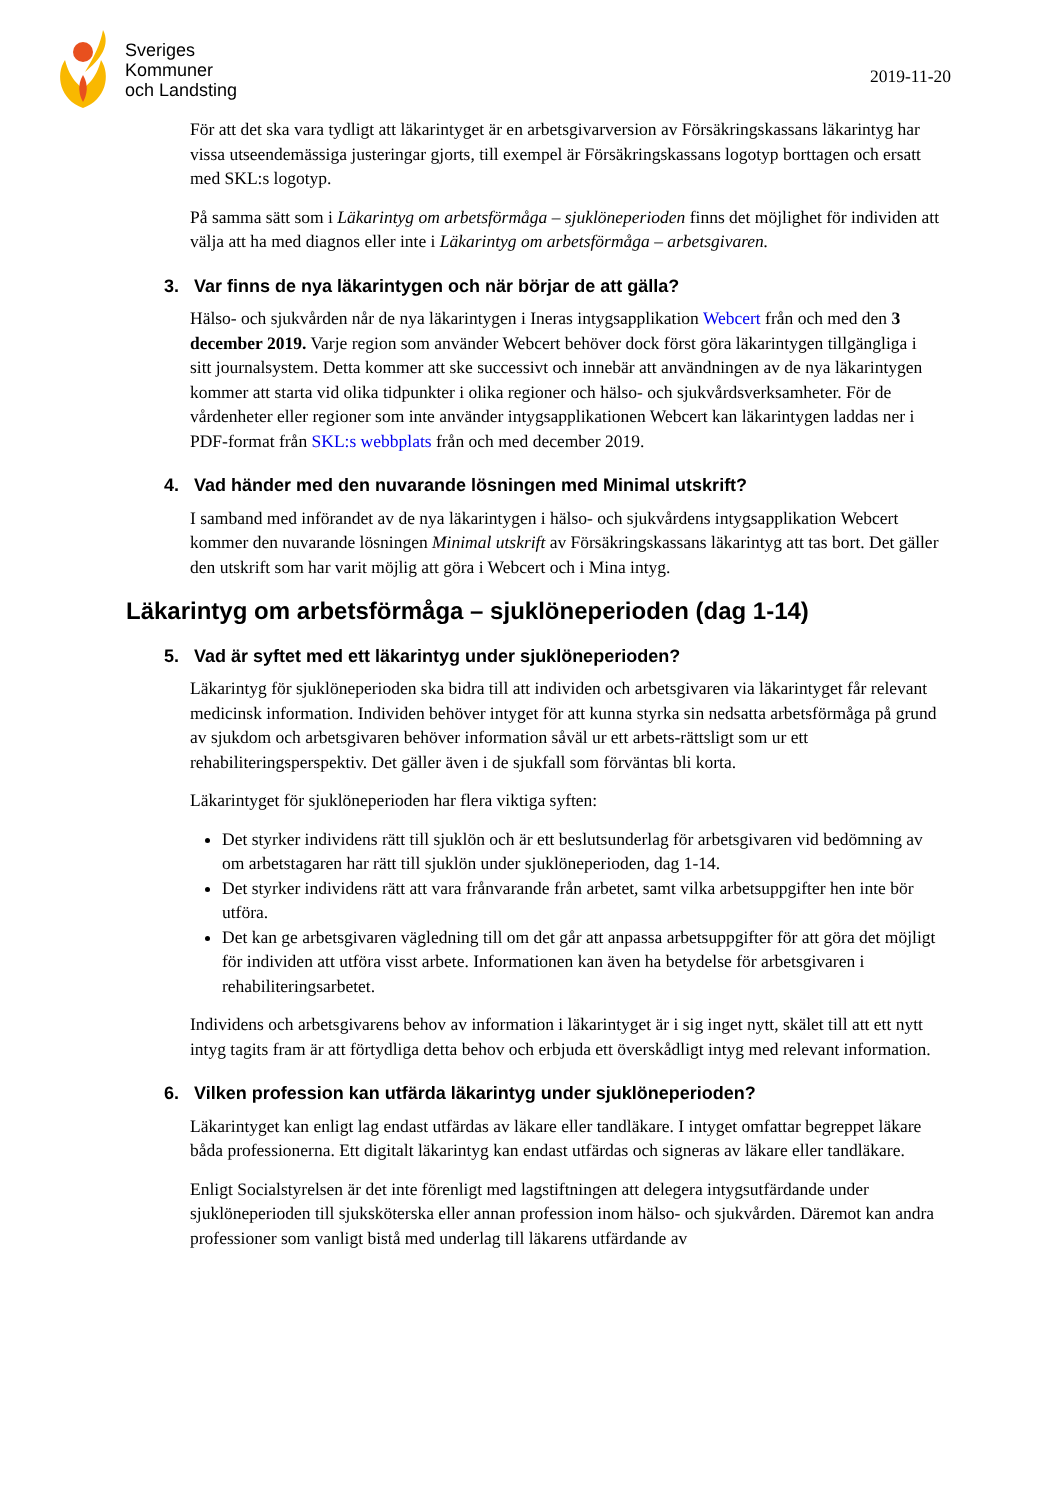Sveriges
Kommuner
och Landsting
2019-11-20
För att det ska vara tydligt att läkarintyget är en arbetsgivarversion av Försäkringskassans läkarintyg har vissa utseendemässiga justeringar gjorts, till exempel är Försäkringskassans logotyp borttagen och ersatt med SKL:s logotyp.
På samma sätt som i Läkarintyg om arbetsförmåga – sjuklöneperioden finns det möjlighet för individen att välja att ha med diagnos eller inte i Läkarintyg om arbetsförmåga – arbetsgivaren.
3. Var finns de nya läkarintygen och när börjar de att gälla?
Hälso- och sjukvården når de nya läkarintygen i Ineras intygsapplikation Webcert från och med den 3 december 2019. Varje region som använder Webcert behöver dock först göra läkarintygen tillgängliga i sitt journalsystem. Detta kommer att ske successivt och innebär att användningen av de nya läkarintygen kommer att starta vid olika tidpunkter i olika regioner och hälso- och sjukvårdsverksamheter. För de vårdenheter eller regioner som inte använder intygsapplikationen Webcert kan läkarintygen laddas ner i PDF-format från SKL:s webbplats från och med december 2019.
4. Vad händer med den nuvarande lösningen med Minimal utskrift?
I samband med införandet av de nya läkarintygen i hälso- och sjukvårdens intygsapplikation Webcert kommer den nuvarande lösningen Minimal utskrift av Försäkringskassans läkarintyg att tas bort. Det gäller den utskrift som har varit möjlig att göra i Webcert och i Mina intyg.
Läkarintyg om arbetsförmåga – sjuklöneperioden (dag 1-14)
5. Vad är syftet med ett läkarintyg under sjuklöneperioden?
Läkarintyg för sjuklöneperioden ska bidra till att individen och arbetsgivaren via läkarintyget får relevant medicinsk information. Individen behöver intyget för att kunna styrka sin nedsatta arbetsförmåga på grund av sjukdom och arbetsgivaren behöver information såväl ur ett arbets-rättsligt som ur ett rehabiliteringsperspektiv. Det gäller även i de sjukfall som förväntas bli korta.
Läkarintyget för sjuklöneperioden har flera viktiga syften:
Det styrker individens rätt till sjuklön och är ett beslutsunderlag för arbetsgivaren vid bedömning av om arbetstagaren har rätt till sjuklön under sjuklöneperioden, dag 1-14.
Det styrker individens rätt att vara frånvarande från arbetet, samt vilka arbetsuppgifter hen inte bör utföra.
Det kan ge arbetsgivaren vägledning till om det går att anpassa arbetsuppgifter för att göra det möjligt för individen att utföra visst arbete. Informationen kan även ha betydelse för arbetsgivaren i rehabiliteringsarbetet.
Individens och arbetsgivarens behov av information i läkarintyget är i sig inget nytt, skälet till att ett nytt intyg tagits fram är att förtydliga detta behov och erbjuda ett överskådligt intyg med relevant information.
6. Vilken profession kan utfärda läkarintyg under sjuklöneperioden?
Läkarintyget kan enligt lag endast utfärdas av läkare eller tandläkare. I intyget omfattar begreppet läkare båda professionerna. Ett digitalt läkarintyg kan endast utfärdas och signeras av läkare eller tandläkare.
Enligt Socialstyrelsen är det inte förenligt med lagstiftningen att delegera intygsutfärdande under sjuklöneperioden till sjuksköterska eller annan profession inom hälso- och sjukvården. Däremot kan andra professioner som vanligt bistå med underlag till läkarens utfärdande av